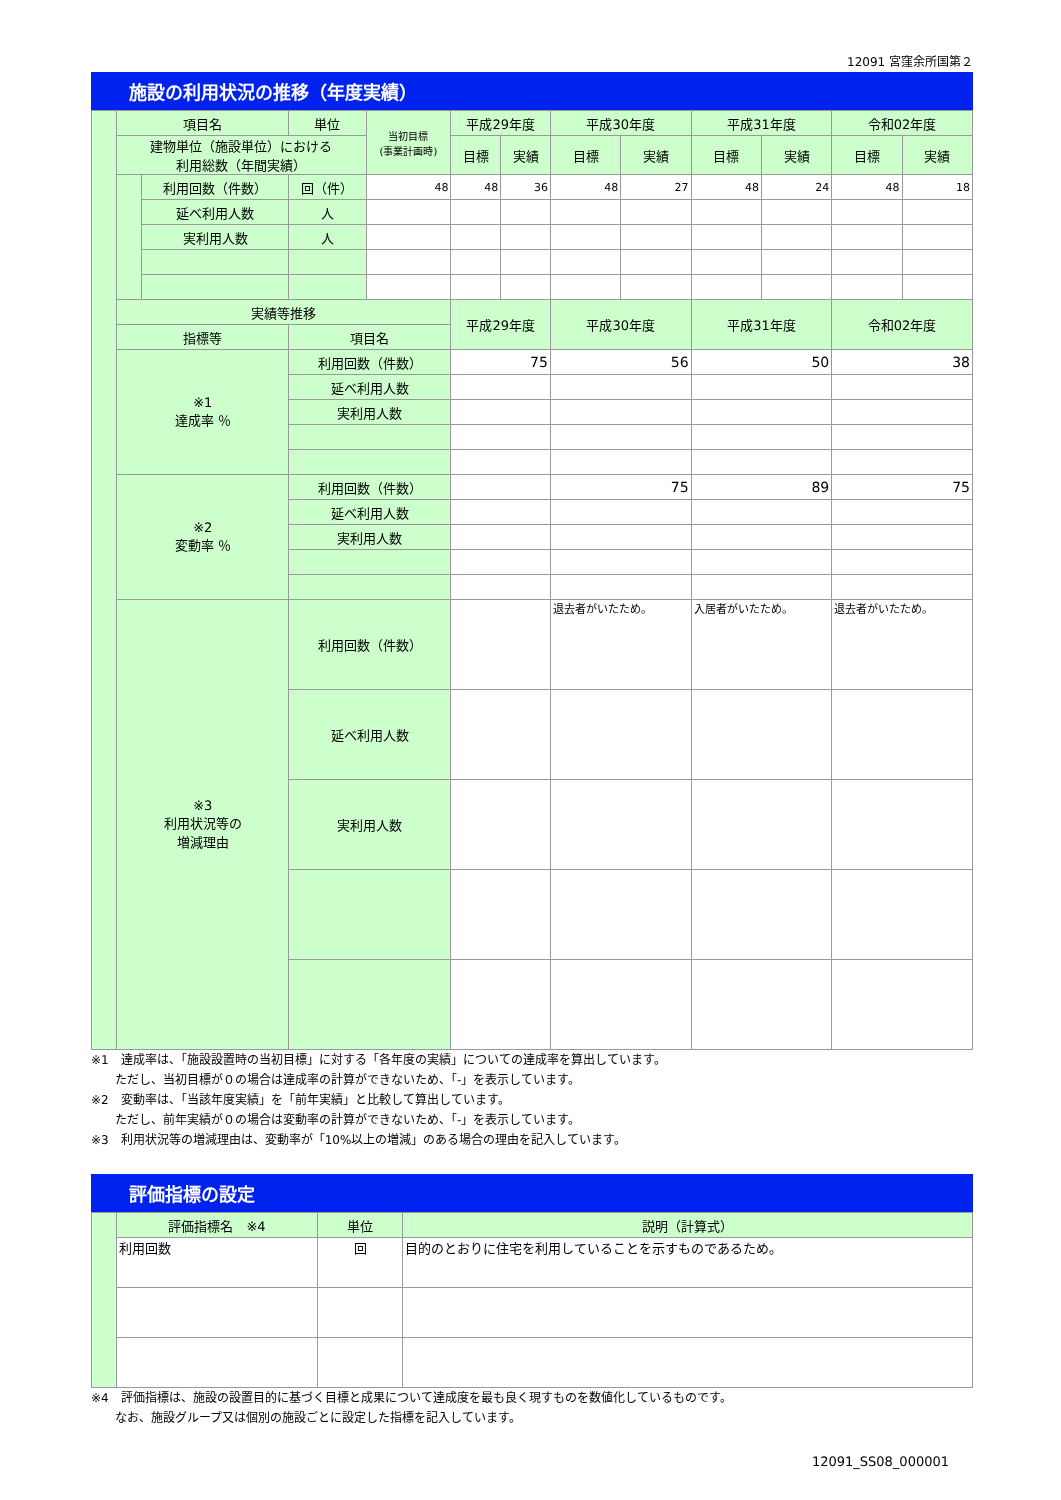12091 宮窪余所国第２
施設の利用状況の推移（年度実績）
| | 項目名 | | 単位 | 当初目標 (事業計画時) | 平成29年度 | | 平成30年度 | | 平成31年度 | | 令和02年度 | |
| | 建物単位（施設単位）における 利用総数（年間実績） | | | | 目標 | 実績 | 目標 | 実績 | 目標 | 実績 | 目標 | 実績 |
| | | 利用回数（件数） | 回（件） | 48 | 48 | 36 | 48 | 27 | 48 | 24 | 48 | 18 |
| | | 延べ利用人数 | 人 | | | | | | | | | |
| | | 実利用人数 | 人 | | | | | | | | | |
| | 実績等推移 | | | | 平成29年度 | | 平成30年度 | | 平成31年度 | | 令和02年度 | |
| | 指標等 | | 項目名 | | | | | | | | | |
| | ※1 達成率 ％ | | 利用回数（件数） | | 75 | | 56 | | 50 | | 38 | |
| | | | 延べ利用人数 | | | | | | | | | |
| | | | 実利用人数 | | | | | | | | | |
| | ※2 変動率 ％ | | 利用回数（件数） | | | | 75 | | 89 | | 75 | |
| | | | 延べ利用人数 | | | | | | | | | |
| | | | 実利用人数 | | | | | | | | | |
| | ※3 利用状況等の 増減理由 | | 利用回数（件数） | | | | 退去者がいたため。 | | 入居者がいたため。 | | 退去者がいたため。 | |
| | | | 延べ利用人数 | | | | | | | | | |
| | | | 実利用人数 | | | | | | | | | |
※1　達成率は、「施設設置時の当初目標」に対する「各年度の実績」についての達成率を算出しています。
　　ただし、当初目標が０の場合は達成率の計算ができないため、「-」を表示しています。
※2　変動率は、「当該年度実績」を「前年実績」と比較して算出しています。
　　ただし、前年実績が０の場合は変動率の計算ができないため、「-」を表示しています。
※3　利用状況等の増減理由は、変動率が「10%以上の増減」のある場合の理由を記入しています。
評価指標の設定
| | 評価指標名 ※4 | 単位 | 説明（計算式） |
| | 利用回数 | 回 | 目的のとおりに住宅を利用していることを示すものであるため。 |
※4　評価指標は、施設の設置目的に基づく目標と成果について達成度を最も良く現すものを数値化しているものです。
　　なお、施設グループ又は個別の施設ごとに設定した指標を記入しています。
12091_SS08_000001